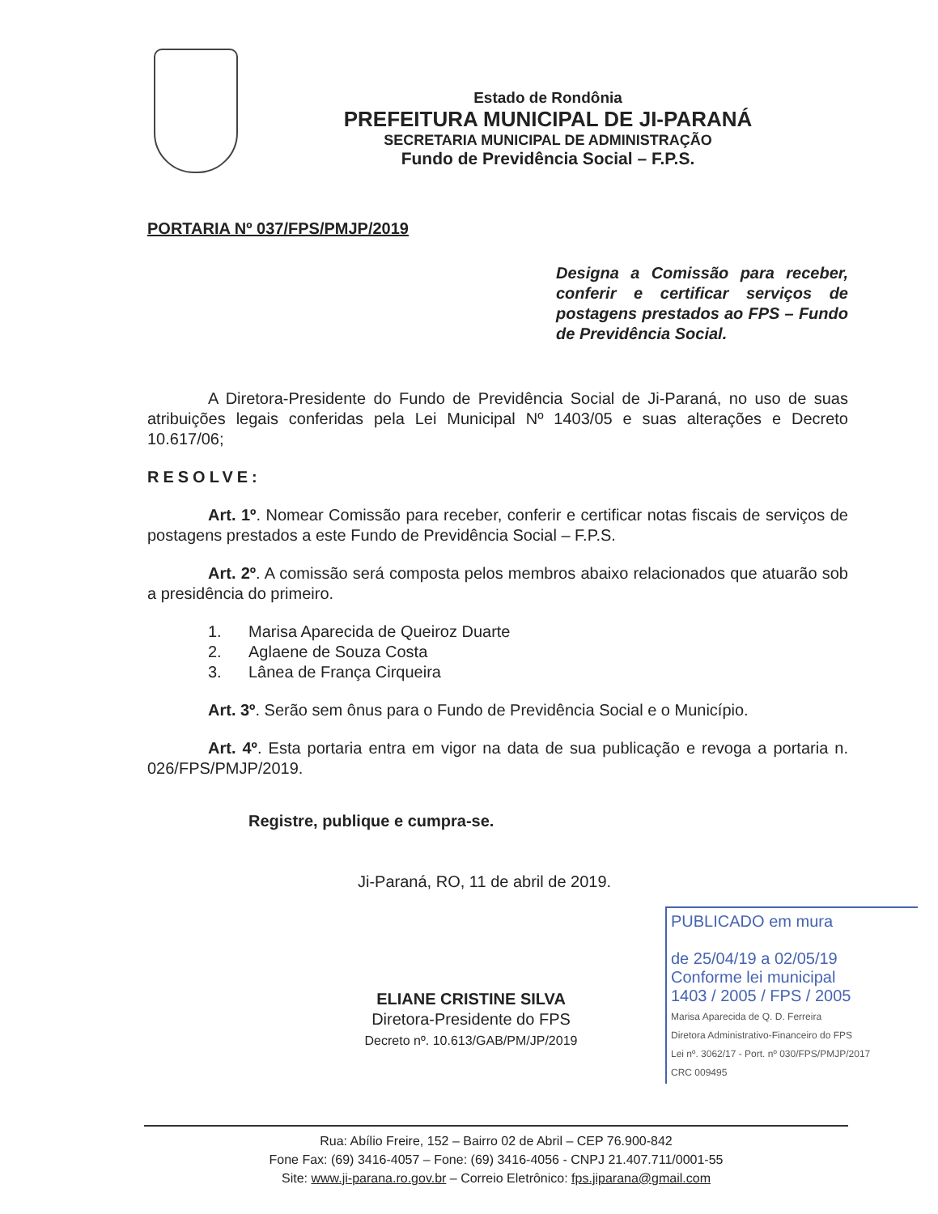Estado de Rondônia
PREFEITURA MUNICIPAL DE JI-PARANÁ
SECRETARIA MUNICIPAL DE ADMINISTRAÇÃO
Fundo de Previdência Social – F.P.S.
PORTARIA Nº 037/FPS/PMJP/2019
Designa a Comissão para receber, conferir e certificar serviços de postagens prestados ao FPS – Fundo de Previdência Social.
A Diretora-Presidente do Fundo de Previdência Social de Ji-Paraná, no uso de suas atribuições legais conferidas pela Lei Municipal Nº 1403/05 e suas alterações e Decreto 10.617/06;
RESOLVE:
Art. 1º. Nomear Comissão para receber, conferir e certificar notas fiscais de serviços de postagens prestados a este Fundo de Previdência Social – F.P.S.
Art. 2º. A comissão será composta pelos membros abaixo relacionados que atuarão sob a presidência do primeiro.
1. Marisa Aparecida de Queiroz Duarte
2. Aglaene de Souza Costa
3. Lânea de França Cirqueira
Art. 3º. Serão sem ônus para o Fundo de Previdência Social e o Município.
Art. 4º. Esta portaria entra em vigor na data de sua publicação e revoga a portaria n. 026/FPS/PMJP/2019.
Registre, publique e cumpra-se.
Ji-Paraná, RO, 11 de abril de 2019.
ELIANE CRISTINE SILVA
Diretora-Presidente do FPS
Decreto nº. 10.613/GAB/PM/JP/2019
PUBLICADO em mura
de 25/04/19 a 02/05/19
Conforme lei municipal
1403 / 2005 / FPS / 2005
Marisa Aparecida de Q. D. Ferreira
Diretora Administrativo-Financeiro do FPS
Lei nº. 3062/17 - Port. nº 030/FPS/PMJP/2017
CRC 009495
Rua: Abílio Freire, 152 – Bairro 02 de Abril – CEP 76.900-842
Fone Fax: (69) 3416-4057 – Fone: (69) 3416-4056 - CNPJ 21.407.711/0001-55
Site: www.ji-parana.ro.gov.br – Correio Eletrônico: fps.jiparana@gmail.com